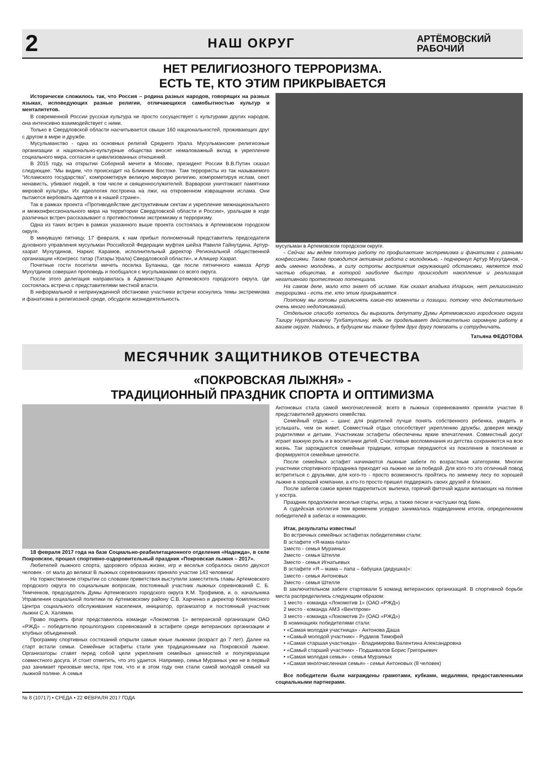2
НАШ ОКРУГ
АРТЁМОВСКИЙ
РАБОЧИЙ
НЕТ РЕЛИГИОЗНОГО ТЕРРОРИЗМА.
ЕСТЬ ТЕ, КТО ЭТИМ ПРИКРЫВАЕТСЯ
Исторически сложилось так, что Россия – родина разных народов, говорящих на разных языках, исповедующих разные религии, отличающихся самобытностью культур и менталитетов.
В современной России русская культура не просто сосуществует с культурами других народов, она интенсивно взаимодействует с ними.
Только в Свердловской области насчитывается свыше 160 национальностей, проживающих друг с другом в мире и дружбе.
Мусульманство - одна из основных религий Среднего Урала. Мусульманские религиозные организации и национально-культурные общества вносят немаловажный вклад в укрепление социального мира, согласия и цивилизованных отношений.
В 2015 году, на открытии Соборной мечети в Москве, президент России В.В.Путин сказал следующее: “Мы видим, что происходит на Ближнем Востоке. Там террористы из так называемого “Исламского государства”, компрометируя великую мировую религию, компрометируя ислам, сеют ненависть, убивают людей, в том числе и священнослужителей. Варварски уничтожают памятники мировой культуры. Их идеология построена на лжи, на откровенном извращении ислама. Они пытаются вербовать адептов и в нашей стране».
Так в рамках проекта «Противодействие деструктивным сектам и укрепление межнационального и межконфессионального мира на территории Свердловской области и России», уральцам в ходе различных встреч рассказывают о противостоянии экстремизму и терроризму.
Одна из таких встреч в рамках указанного выше проекта состоялась в Артемовском городском округе.
В минувшую пятницу, 17 февраля, к нам прибыл полномочный представитель председателя духовного управления мусульман Российской Федерации муфтия шейха Равиля Гайнутдина, Артур-хазрат Мухутдинов, Наркис Карамов, исполнительный директор Региональной общественной организации «Конгресс татар (Татары Урала) Свердловской области», и Алишер Хазрат.
Почетные гости посетили мечеть поселка Буланаш, где после пятничного намаза Артур Мухутдинов совершил проповедь и пообщался с мусульманами со всего округа.
После этого делегация направилась в Администрацию Артемовского городского округа, где состоялась встреча с представителями местной власти.
В неформальной и непринужденной обстановке участники встречи коснулись темы экстремизма и фанатизма в религиозной среде, обсудили жизнедеятельность
мусульман в Артемовском городском округе.
- Сейчас мы ведем плотную работу по профилактике экстремизма и фанатизма с разными конфессиями. Также проводится активная работа с молодежью, - подчеркнул Артур Мухутдинов, - ведь именно молодежь, в силу остроты восприятия окружающей обстановки, является той частью общества, в которой наиболее быстро происходит накопление и реализация негативного протестного потенциала.
На самом деле, мало кто знает об исламе. Как сказал владыка Иларион, нет религиозного терроризма - есть те, кто этим прикрывается .
Поэтому мы готовы разъяснять какие-то моменты и позиции, потому что действительно очень много недопониманий.
Отдельное спасибо хотелось бы выразить депутату Думы Артемовского городского округа Тагиру Нуртдиновичу Тухбатуллину, ведь он проделывает действительно огромную работу в вашем округе. Надеюсь, в будущем мы также будем друг другу помогать и сотрудничать.
Татьяна ФЕДОТОВА
МЕСЯЧНИК ЗАЩИТНИКОВ ОТЕЧЕСТВА
«ПОКРОВСКАЯ ЛЫЖНЯ» -
ТРАДИЦИОННЫЙ ПРАЗДНИК СПОРТА И ОПТИМИЗМА
18 февраля 2017 года на базе Социально-реабилитационного отделения «Надежда», в селе Покровское, прошел спортивно-оздоровительный праздник «Покровская лыжня – 2017».
Любителей лыжного спорта, здорового образа жизни, игр и веселья собралось около двухсот человек - от мала до велика! В лыжных соревнованиях приняло участие 143 человека!
На торжественном открытии со словами приветствия выступили заместитель главы Артемовского городского округа по социальным вопросам, постоянный участник лыжных соревнований С. Б. Темченков, председатель Думы Артемовского городского округа К.М. Трофимов, и. о. начальника Управления социальной политики по Артемовскому району С.В. Харченко и директор Комплексного Центра социального обслуживания населения, инициатор, организатор и постоянный участник лыжни С.А. Халямин.
Право поднять флаг представилось команде «Локомотив 1» ветеранской организации ОАО «РЖД» – победителю прошлогодних соревнований в эстафете среди ветеранских организации и клубных объединений.
Программу спортивных состязаний открыли самые юные лыжники (возраст до 7 лет). Далее на старт встали семьи. Семейные эстафеты стали уже традиционными на Покровской лыжне. Организаторы ставят перед собой цели укрепления семейных ценностей и популяризации совместного досуга. И стоит отметить, что это удается. Например, семья Мурзиных уже не в первый раз занимает призовые места, при том, что и в этом году они стали самой молодой семьей на лыжной поляне. А семья
Антоновых стала самой многочисленной: всего в лыжных соревнованиях приняли участие 8 представителей дружного семейства.
Семейный отдых – шанс для родителей лучше понять собственного ребенка, увидеть и услышать, чем он живет. Совместный отдых способствует укреплению дружбы, доверия между родителями и детьми. Участникам эстафеты обеспечены яркие впечатления. Совместный досуг играет важную роль и в воспитании детей. Счастливые воспоминания из детства сохраняются на всю жизнь. Так зарождаются семейные традиции, которые передаются из поколения в поколение и формируются семейные ценности.
После семейных эстафет начинаются лыжные забеги по возрастным категориям. Многие участники спортивного праздника приходят на лыжню не за победой. Для кого-то это отличный повод встретиться с друзьями, для кого-то - просто возможность пройтись по зимнему лесу по хорошей лыжне в хорошей компании, а кто-то просто пришел поддержать своих друзей и близких.
После забегов самое время подкрепиться: выпечка, горячий фиточай ждали желающих на поляне у костра.
Праздник продолжили веселые старты, игры, а также песни и частушки под баян.
А судейская коллегия тем временем усердно занималась подведением итогов, определением победителей в забегах и номинациях.
Итак, результаты известны!
Во встречных семейных эстафетах победителями стали:
В эстафете «Я-мама-папа»
1место - семья Мурзиных
2место - семья Штелле
3место - семья Игнатьевых
В эстафете «Я – мама – папа – бабушка (дедушка)»:
1место - семья Антоновых
2место - семья Штелле
В заключительном забеге стартовали 5 команд ветеранских организаций. В спортивной борьбе места распределились следующим образом:
1 место - команда «Локомотив 1» (ОАО «РЖД»)
2 место - команда АМЗ «Вентпром»
3 место - команда «Локомотив 2» (ОАО «РЖД»)
В номинациях победителями стали:
• «Самая молодая участница» - Антонова Даша
• «Самый молодой участник» - Рудаков Тимофей
• «Самая старшая участница» - Владимирова Валентина Александровна
• «Самый старший участник» - Подшивалов Борис Григорьевич
• «Самая молодая семья» - семья Мурзиных
• «Самая многочисленная семья» - семья Антоновых (8 человек)
Все победители были награждены грамотами, кубками, медалями, предоставленными социальными партнерами.
№ 8 (10717) • СРЕДА • 22 ФЕВРАЛЯ 2017 ГОДА